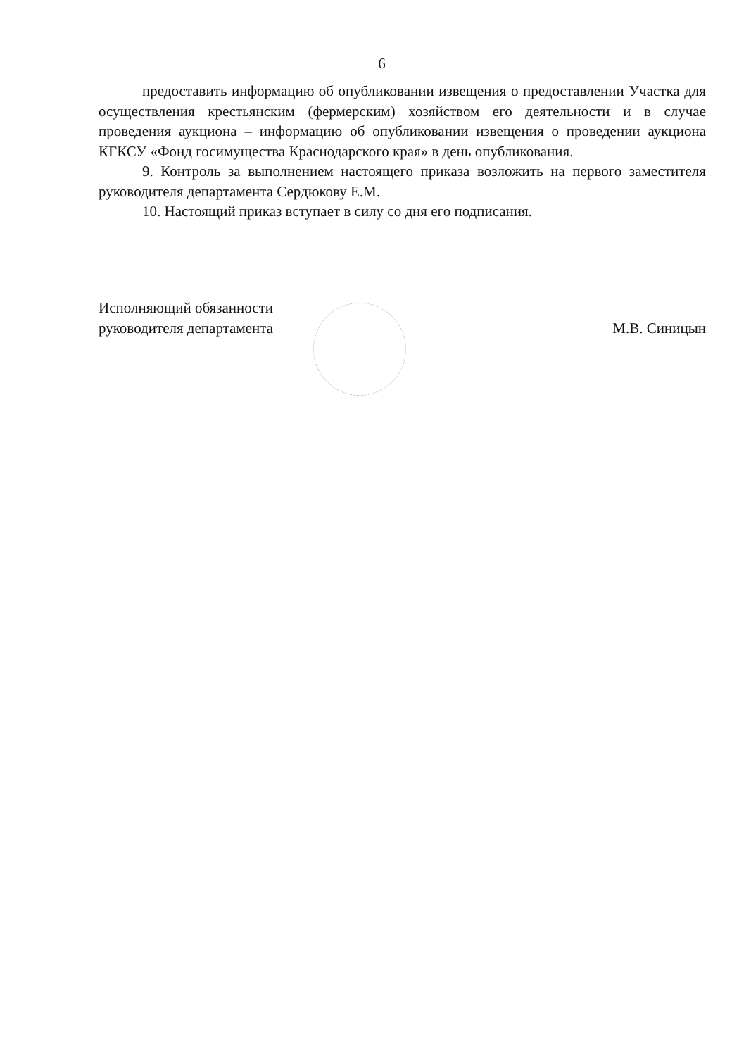6
предоставить информацию об опубликовании извещения о предоставлении Участка для осуществления крестьянским (фермерским) хозяйством его деятельности и в случае проведения аукциона – информацию об опубликовании извещения о проведении аукциона КГКСУ «Фонд госимущества Краснодарского края» в день опубликования.
9. Контроль за выполнением настоящего приказа возложить на первого заместителя руководителя департамента Сердюкову Е.М.
10. Настоящий приказ вступает в силу со дня его подписания.
Исполняющий обязанности
руководителя департамента
М.В. Синицын